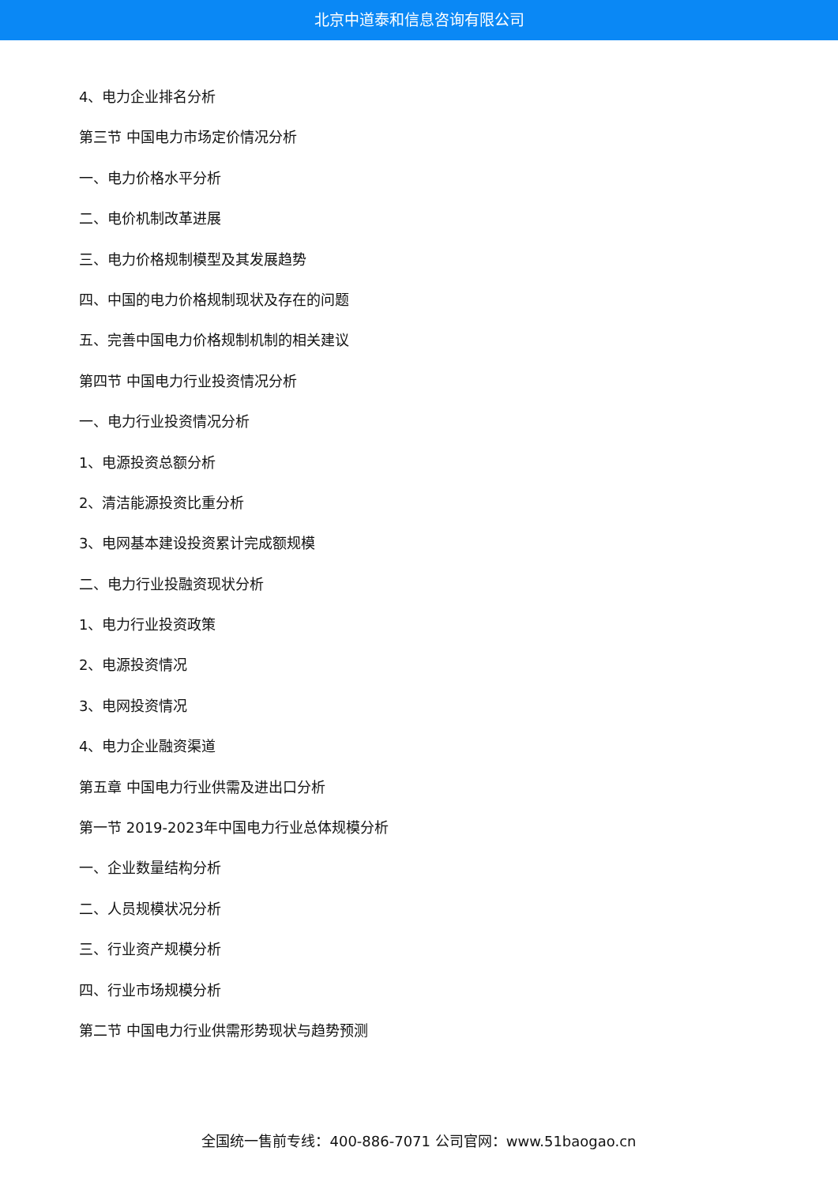北京中道泰和信息咨询有限公司
4、电力企业排名分析
第三节 中国电力市场定价情况分析
一、电力价格水平分析
二、电价机制改革进展
三、电力价格规制模型及其发展趋势
四、中国的电力价格规制现状及存在的问题
五、完善中国电力价格规制机制的相关建议
第四节 中国电力行业投资情况分析
一、电力行业投资情况分析
1、电源投资总额分析
2、清洁能源投资比重分析
3、电网基本建设投资累计完成额规模
二、电力行业投融资现状分析
1、电力行业投资政策
2、电源投资情况
3、电网投资情况
4、电力企业融资渠道
第五章 中国电力行业供需及进出口分析
第一节 2019-2023年中国电力行业总体规模分析
一、企业数量结构分析
二、人员规模状况分析
三、行业资产规模分析
四、行业市场规模分析
第二节 中国电力行业供需形势现状与趋势预测
全国统一售前专线：400-886-7071 公司官网：www.51baogao.cn